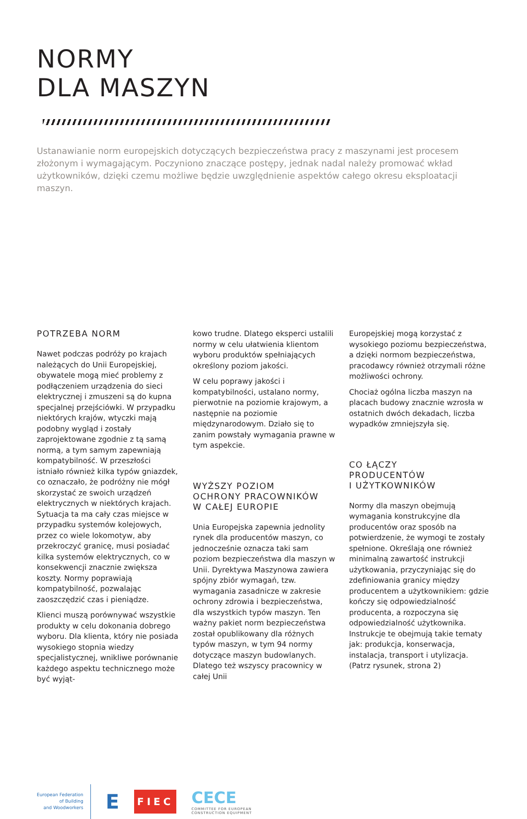NORMY
DLA MASZYN
Ustanawianie norm europejskich dotyczących bezpieczeństwa pracy z maszynami jest procesem złożonym i wymagającym. Poczyniono znaczące postępy, jednak nadal należy promować wkład użytkowników, dzięki czemu możliwe będzie uwzględnienie aspektów całego okresu eksploatacji maszyn.
POTRZEBA NORM
Nawet podczas podróży po krajach należących do Unii Europejskiej, obywatele mogą mieć problemy z podłączeniem urządzenia do sieci elektrycznej i zmuszeni są do kupna specjalnej przejściówki. W przypadku niektórych krajów, wtyczki mają podobny wygląd i zostały zaprojektowane zgodnie z tą samą normą, a tym samym zapewniają kompatybilność. W przeszłości istniało również kilka typów gniazdek, co oznaczało, że podróżny nie mógł skorzystać ze swoich urządzeń elektrycznych w niektórych krajach. Sytuacja ta ma cały czas miejsce w przypadku systemów kolejowych, przez co wiele lokomotyw, aby przekroczyć granicę, musi posiadać kilka systemów elektrycznych, co w konsekwencji znacznie zwiększa koszty. Normy poprawiają kompatybilność, pozwalając zaoszczędzić czas i pieniądze.
Klienci muszą porównywać wszystkie produkty w celu dokonania dobrego wyboru. Dla klienta, który nie posiada wysokiego stopnia wiedzy specjalistycznej, wnikliwe porównanie każdego aspektu technicznego może być wyjąt-
kowo trudne. Dlatego eksperci ustalili normy w celu ułatwienia klientom wyboru produktów spełniających określony poziom jakości.
W celu poprawy jakości i kompatybilności, ustalano normy, pierwotnie na poziomie krajowym, a następnie na poziomie międzynarodowym. Działo się to zanim powstały wymagania prawne w tym aspekcie.
WYŻSZY POZIOM
OCHRONY PRACOWNIKÓW
W CAŁEJ EUROPIE
Unia Europejska zapewnia jednolity rynek dla producentów maszyn, co jednocześnie oznacza taki sam poziom bezpieczeństwa dla maszyn w Unii. Dyrektywa Maszynowa zawiera spójny zbiór wymagań, tzw. wymagania zasadnicze w zakresie ochrony zdrowia i bezpieczeństwa, dla wszystkich typów maszyn. Ten ważny pakiet norm bezpieczeństwa został opublikowany dla różnych typów maszyn, w tym 94 normy dotyczące maszyn budowlanych. Dlatego też wszyscy pracownicy w całej Unii
Europejskiej mogą korzystać z wysokiego poziomu bezpieczeństwa, a dzięki normom bezpieczeństwa, pracodawcy również otrzymali różne możliwości ochrony.
Chociaż ogólna liczba maszyn na placach budowy znacznie wzrosła w ostatnich dwóch dekadach, liczba wypadków zmniejszyła się.
CO ŁĄCZY
PRODUCENTÓW
I UŻYTKOWNIKÓW
Normy dla maszyn obejmują wymagania konstrukcyjne dla producentów oraz sposób na potwierdzenie, że wymogi te zostały spełnione. Określają one również minimalną zawartość instrukcji użytkowania, przyczyniając się do zdefiniowania granicy między producentem a użytkownikiem: gdzie kończy się odpowiedzialność producenta, a rozpoczyna się odpowiedzialność użytkownika. Instrukcje te obejmują takie tematy jak: produkcja, konserwacja, instalacja, transport i utylizacja. (Patrz rysunek, strona 2)
European Federation
of Building
and Woodworkers
E
FIEC
CECE
COMMITTEE FOR EUROPEAN
CONSTRUCTION EQUIPMENT